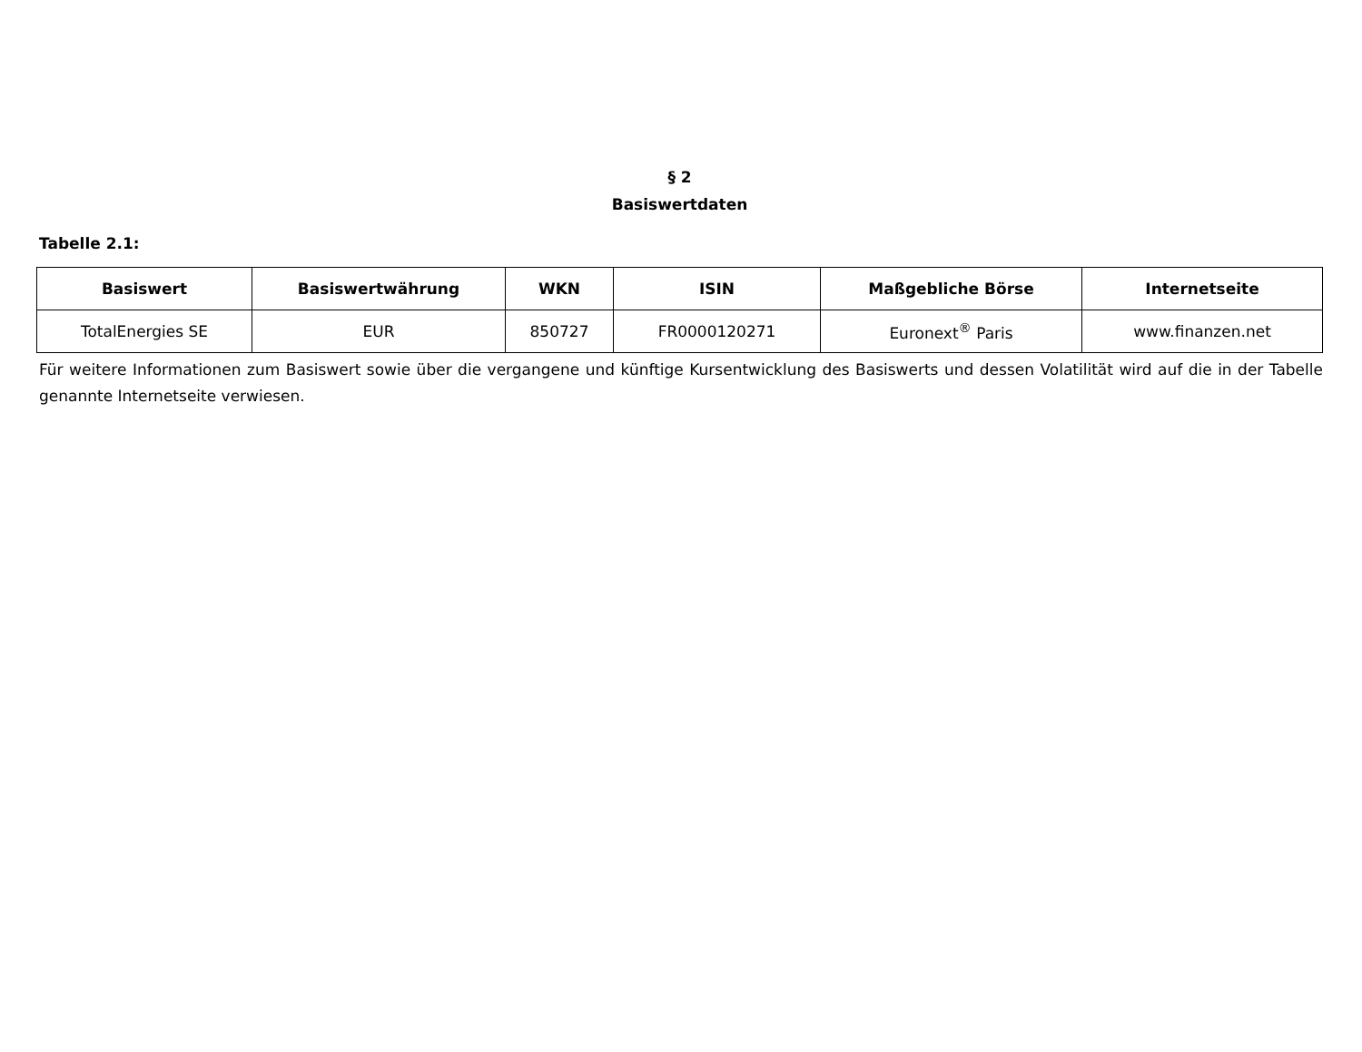§ 2
Basiswertdaten
Tabelle 2.1:
| Basiswert | Basiswertwährung | WKN | ISIN | Maßgebliche Börse | Internetseite |
| --- | --- | --- | --- | --- | --- |
| TotalEnergies SE | EUR | 850727 | FR0000120271 | Euronext<sup>®</sup> Paris | www.finanzen.net |
Für weitere Informationen zum Basiswert sowie über die vergangene und künftige Kursentwicklung des Basiswerts und dessen Volatilität wird auf die in der Tabelle genannte Internetseite verwiesen.